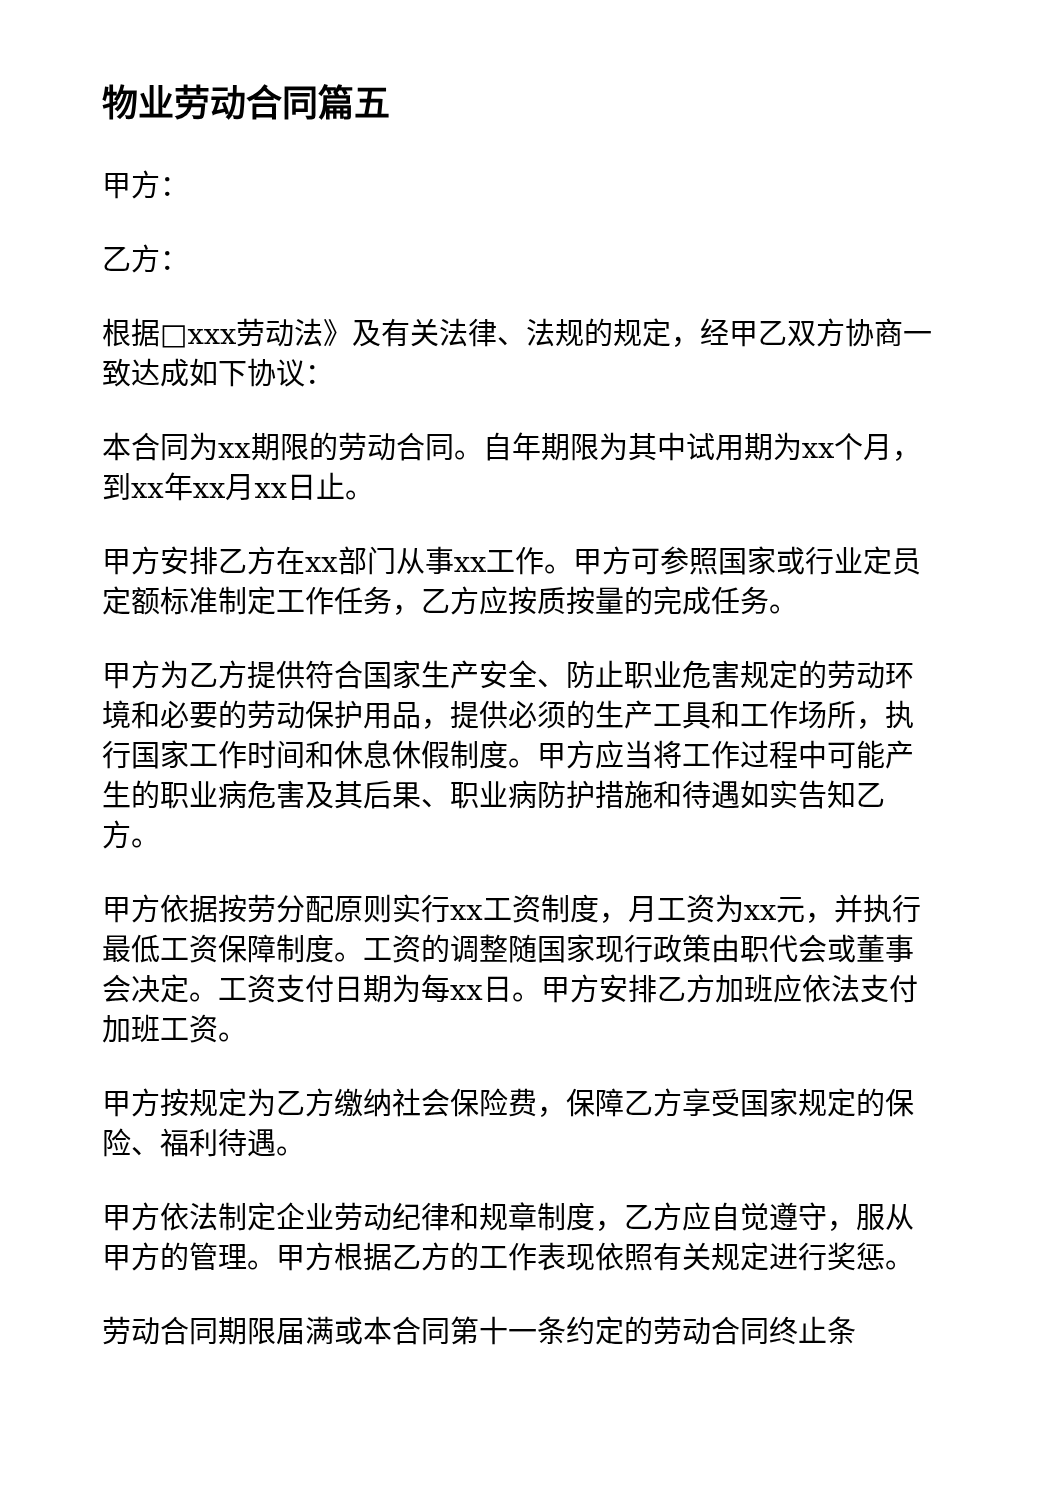物业劳动合同篇五
甲方：
乙方：
根据□xxx劳动法》及有关法律、法规的规定，经甲乙双方协商一致达成如下协议：
本合同为xx期限的劳动合同。自年期限为其中试用期为xx个月，到xx年xx月xx日止。
甲方安排乙方在xx部门从事xx工作。甲方可参照国家或行业定员定额标准制定工作任务，乙方应按质按量的完成任务。
甲方为乙方提供符合国家生产安全、防止职业危害规定的劳动环境和必要的劳动保护用品，提供必须的生产工具和工作场所，执行国家工作时间和休息休假制度。甲方应当将工作过程中可能产生的职业病危害及其后果、职业病防护措施和待遇如实告知乙方。
甲方依据按劳分配原则实行xx工资制度，月工资为xx元，并执行最低工资保障制度。工资的调整随国家现行政策由职代会或董事会决定。工资支付日期为每xx日。甲方安排乙方加班应依法支付加班工资。
甲方按规定为乙方缴纳社会保险费，保障乙方享受国家规定的保险、福利待遇。
甲方依法制定企业劳动纪律和规章制度，乙方应自觉遵守，服从甲方的管理。甲方根据乙方的工作表现依照有关规定进行奖惩。
劳动合同期限届满或本合同第十一条约定的劳动合同终止条